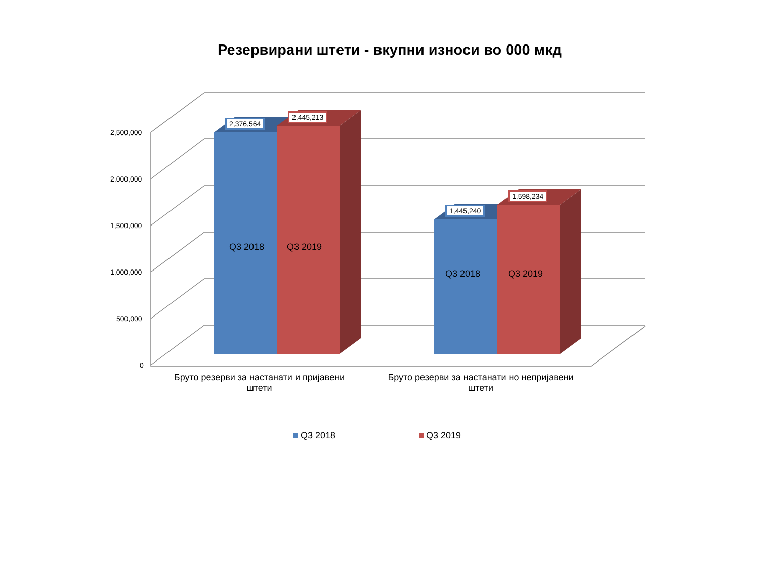Резервирани штети - вкупни износи во 000 мкд
2,500,000
2,000,000
1,500,000
1,000,000
500,000
0
2,376,564
2,445,213
1,445,240
1,598,234
Q3 2018 Q3 2019
Q3 2018 Q3 2019
Бруто резерви за настанати и пријавени штети
Бруто резерви за настанати но непријавени штети
Q3 2018 Q3 2019